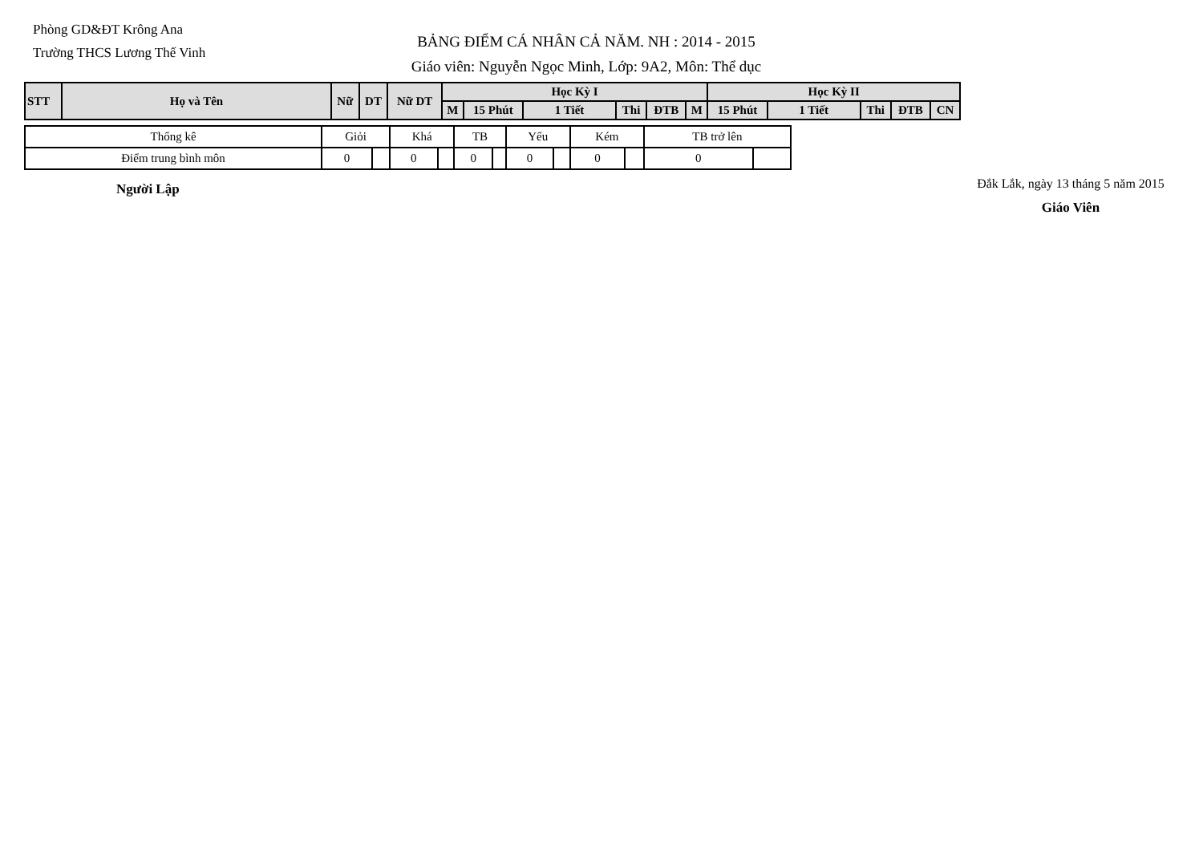Phòng GD&ĐT Krông Ana
Trường THCS Lương Thế Vinh
BẢNG ĐIỂM CÁ NHÂN CẢ NĂM. NH : 2014 - 2015
Giáo viên: Nguyễn Ngọc Minh, Lớp: 9A2, Môn: Thể dục
| STT | Họ và Tên | Nữ | DT | Nữ DT | Học Kỳ I | | | | | | Học Kỳ II | | | | |
| --- | --- | --- | --- | --- | --- | --- | --- | --- | --- | --- | --- | --- | --- | --- | --- |
| | | | | | M | 15 Phút | 1 Tiết | Thi | ĐTB | M | 15 Phút | 1 Tiết | Thi | ĐTB | CN |
| Thống kê | Giỏi | | Khá | | TB | | Yếu | | Kém | | TB trở lên | |
| Điểm trung bình môn | 0 | | 0 | | 0 | | 0 | | 0 | | 0 | |
Người Lập
Đắk Lắk, ngày 13 tháng 5 năm 2015
Giáo Viên